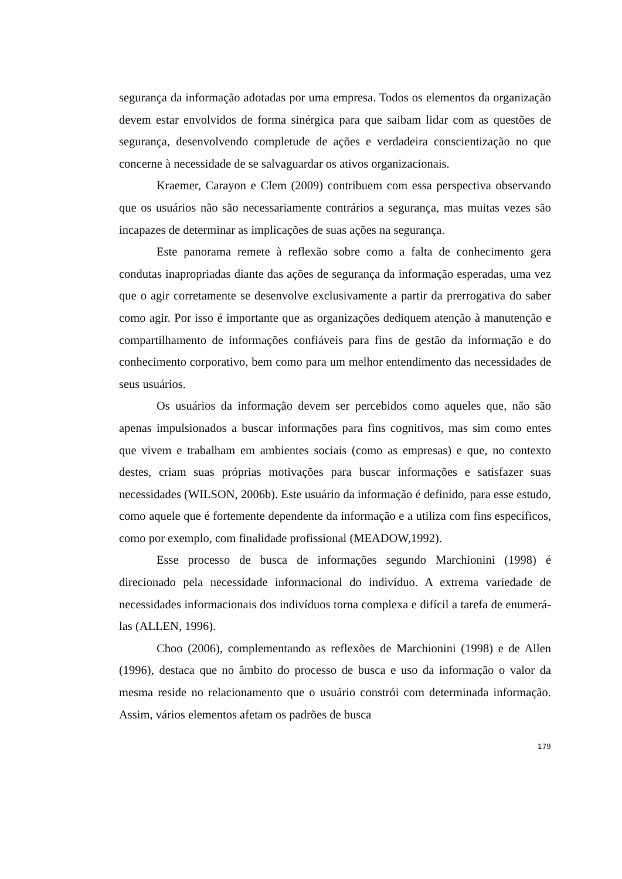segurança da informação adotadas por uma empresa. Todos os elementos da organização devem estar envolvidos de forma sinérgica para que saibam lidar com as questões de segurança, desenvolvendo completude de ações e verdadeira conscientização no que concerne à necessidade de se salvaguardar os ativos organizacionais.
Kraemer, Carayon e Clem (2009) contribuem com essa perspectiva observando que os usuários não são necessariamente contrários a segurança, mas muitas vezes são incapazes de determinar as implicações de suas ações na segurança.
Este panorama remete à reflexão sobre como a falta de conhecimento gera condutas inapropriadas diante das ações de segurança da informação esperadas, uma vez que o agir corretamente se desenvolve exclusivamente a partir da prerrogativa do saber como agir. Por isso é importante que as organizações dediquem atenção à manutenção e compartilhamento de informações confiáveis para fins de gestão da informação e do conhecimento corporativo, bem como para um melhor entendimento das necessidades de seus usuários.
Os usuários da informação devem ser percebidos como aqueles que, não são apenas impulsionados a buscar informações para fins cognitivos, mas sim como entes que vivem e trabalham em ambientes sociais (como as empresas) e que, no contexto destes, criam suas próprias motivações para buscar informações e satisfazer suas necessidades (WILSON, 2006b). Este usuário da informação é definido, para esse estudo, como aquele que é fortemente dependente da informação e a utiliza com fins específicos, como por exemplo, com finalidade profissional (MEADOW,1992).
Esse processo de busca de informações segundo Marchionini (1998) é direcionado pela necessidade informacional do indivíduo. A extrema variedade de necessidades informacionais dos indivíduos torna complexa e difícil a tarefa de enumerá-las (ALLEN, 1996).
Choo (2006), complementando as reflexões de Marchionini (1998) e de Allen (1996), destaca que no âmbito do processo de busca e uso da informação o valor da mesma reside no relacionamento que o usuário constrói com determinada informação. Assim, vários elementos afetam os padrões de busca
179